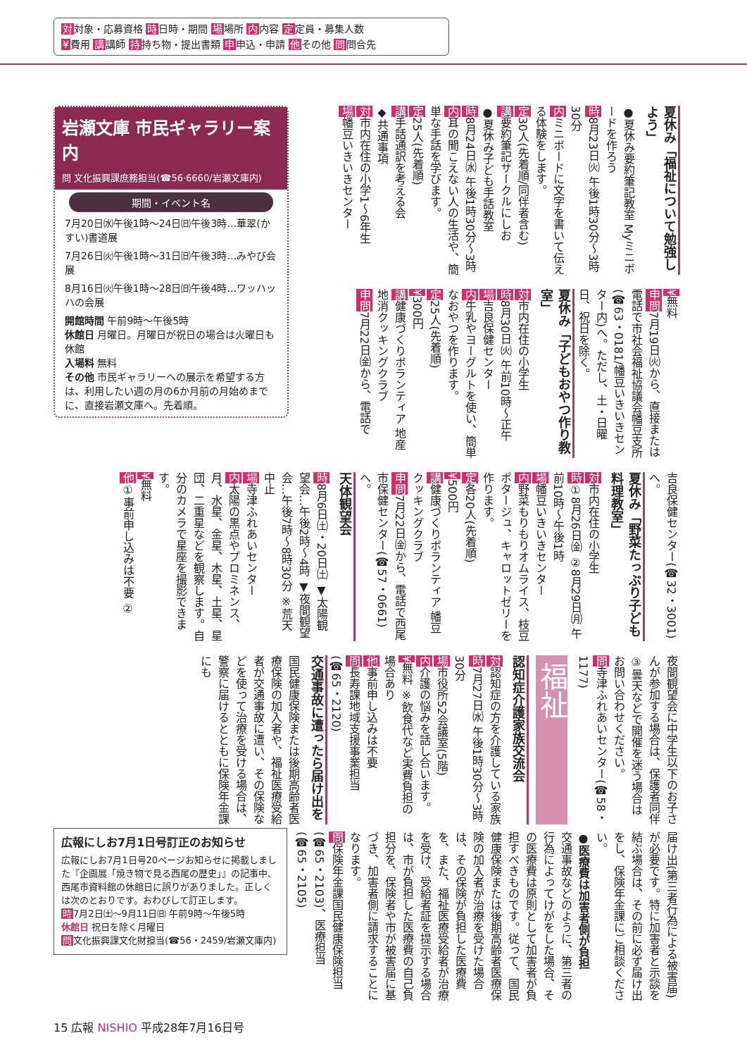対対象・応募資格 時日時・期間 場場所 内内容 定定員・募集人数
¥費用 講講師 持持ち物・提出書類 申申込・申請 他その他 問問合先
夏休み「福祉について勉強しよう」
●夏休み要約筆記教室 Myミニボードを作ろう
時8月23日㈫ 午後1時30分〜3時30分
内ミニボードに文字を書いて伝える体験をします。
定30人(先着順/同伴者含む)
講要約筆記サークルにしお
●夏休み子ども手話教室
時8月24日㈬ 午後1時30分〜3時
内耳の聞こえない人の生活や、簡単な手話を学びます。
定25人(先着順)
講手話通訳を考える会
◆共通事項
対市内在住の小学1〜6年生
場幡豆いきいきセンター
¥無料
申問7月19日㈫から、直接または電話で市社会福祉協議会幡豆支所(☎63・0181/幡豆いきいきセンター内)へ。ただし、土・日曜日、祝日を除く。
夏休み「子どもおやつ作り教室」
対市内在住の小学生
時8月30日㈫ 午前10時〜正午
場吉良保健センター
内牛乳やヨーグルトを使い、簡単なおやつを作ります。
定25人(先着順)
¥300円
講健康づくりボランティア 地産地消クッキングクラブ
申問7月22日㈮から、電話で
岩瀬文庫 市民ギャラリー案内
問 文化振興課庶務担当(☎56·6660/岩瀬文庫内)
期間・イベント名
7月20日㈬午後1時〜24日㈰午後3時…華翠(かすい)書道展
7月26日㈫午後1時〜31日㈰午後3時…みやび会展
8月16日㈫午後1時〜28日㈰午後4時…ワッハッハの会展
開館時間 午前9時〜午後5時
休館日 月曜日。月曜日が祝日の場合は火曜日も休館
入場料 無料
その他 市民ギャラリーへの展示を希望する方は、利用したい週の月の6か月前の月始めまでに、直接岩瀬文庫へ。先着順。
吉良保健センター(☎32・3001)へ。
夏休み「野菜たっぷり子ども料理教室」
対市内在住の小学生
時①8月26日㈮ ②8月29日㈪ 午前10時〜午後1時
場幡豆いきいきセンター
内野菜もりもりオムライス、枝豆ポタージュ、キャロットゼリーを作ります。
定各20人(先着順)
¥500円
講健康づくりボランティア 幡豆クッキングクラブ
申問7月22日㈮から、電話で西尾市保健センター(☎57・0661)へ。
天体観望会
時8月6日㈯・20日㈯ ▼太陽観望会…午後2時〜4時 ▼夜間観望会…午後7時〜8時30分 ※荒天中止
場寺津ふれあいセンター
内太陽の黒点やプロミネンス、月、水星、金星、木星、土星、星団、二重星などを観察します。自分のカメラで星座を撮影できます。
¥無料
他①事前申し込みは不要 ②
夜間観望会に中学生以下のお子さんが参加する場合は、保護者同伴 ③曇天などで開催を迷う場合はお問い合わせください。
問寺津ふれあいセンター(☎58・1177)
福祉
認知症介護家族交流会
対認知症の方を介護している家族
時7月27日㈬ 午後1時30分〜3時30分
場市役所52会議室(5階)
内介護の悩みを話し合います。
¥無料 ※飲食代など実費負担の場合あり
他事前申し込みは不要
問長寿課地域支援事業担当(☎65・2120)
交通事故に遭ったら届け出を
国民健康保険または後期高齢者医療保険の加入者や、福祉医療受給者が交通事故に遭い、その保険などを使って治療を受ける場合は、警察に届けるとともに保険年金課にも
届け出(第三者行為による被害届)が必要です。特に加害者と示談を結ぶ場合は、その前に必ず届け出をし、保険年金課にご相談ください。
●医療費は加害者側が負担
交通事故などのように、第三者の行為によってけがをした場合、その医療費は原則として加害者が負担すべきものです。従って、国民健康保険または後期高齢者医療保険の加入者が治療を受けた場合は、その保険が負担した医療費を、また、福祉医療受給者が治療を受け、受給者証を提示する場合は、市が負担した医療費の自己負担分を、保険者や市が被害届に基づき、加害者側に請求することになります。
問保険年金課国民健康保険担当(☎65・2103)、医療担当(☎65・2105)
広報にしお7月1日号訂正のお知らせ
広報にしお7月1日号20ページお知らせに掲載しました『企画展「焼き物で見る西尾の歴史」』の記事中、西尾市資料館の休館日に誤りがありました。正しくは次のとおりです。おわびして訂正します。
時7月2日㈯〜9月11日㈰ 午前9時〜午後5時
休館日 祝日を除く月曜日
問文化振興課文化財担当(☎56・2459/岩瀬文庫内)
15 広報 NISHIO 平成28年7月16日号